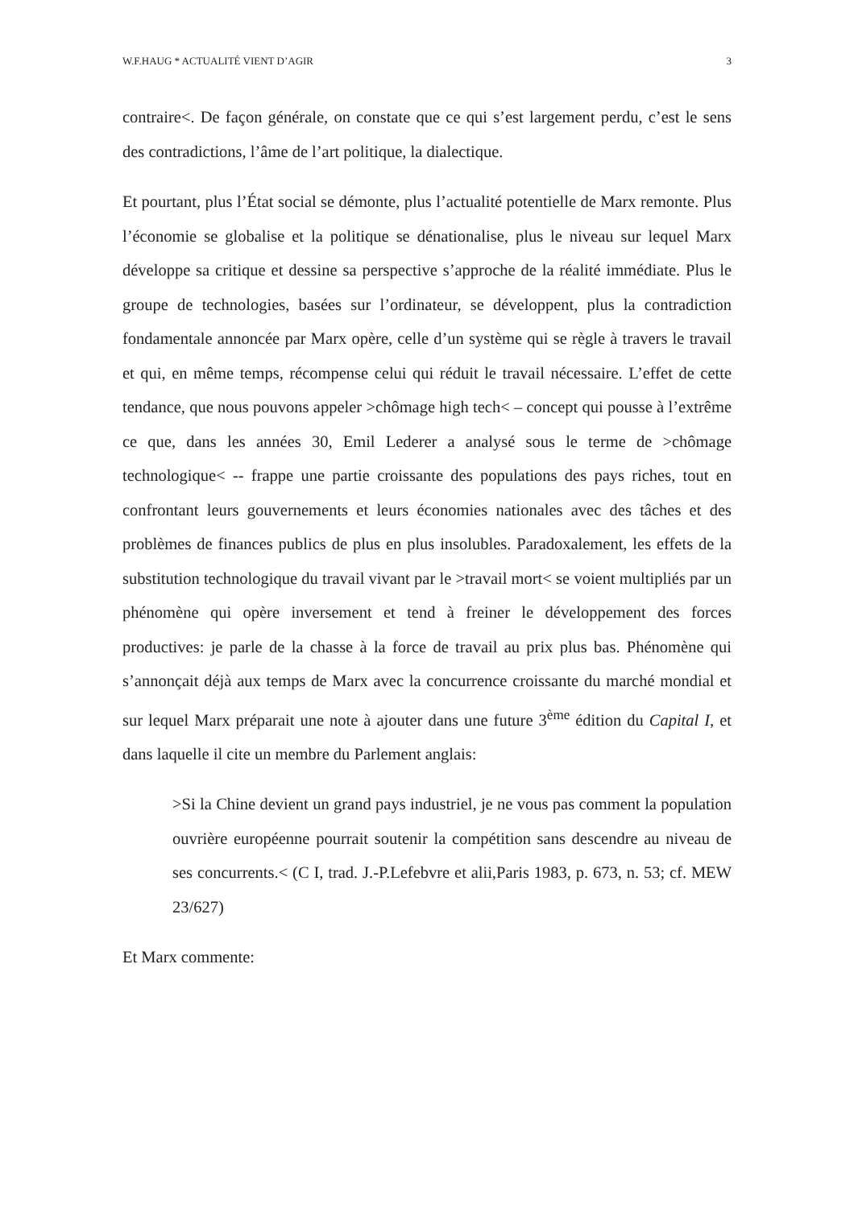W.F.HAUG * ACTUALITÉ VIENT D’AGIR 3
contraire<. De façon générale, on constate que ce qui s’est largement perdu, c’est le sens des contradictions, l’âme de l’art politique, la dialectique.
Et pourtant, plus l’État social se démonte, plus l’actualité potentielle de Marx remonte. Plus l’économie se globalise et la politique se dénationalise, plus le niveau sur lequel Marx développe sa critique et dessine sa perspective s’approche de la réalité immédiate. Plus le groupe de technologies, basées sur l’ordinateur, se développent, plus la contradiction fondamentale annoncée par Marx opère, celle d’un système qui se règle à travers le travail et qui, en même temps, récompense celui qui réduit le travail nécessaire. L’effet de cette tendance, que nous pouvons appeler >chômage high tech< – concept qui pousse à l’extrême ce que, dans les années 30, Emil Lederer a analysé sous le terme de >chômage technologique< -- frappe une partie croissante des populations des pays riches, tout en confrontant leurs gouvernements et leurs économies nationales avec des tâches et des problèmes de finances publics de plus en plus insolubles. Paradoxalement, les effets de la substitution technologique du travail vivant par le >travail mort< se voient multipliés par un phénomène qui opère inversement et tend à freiner le développement des forces productives: je parle de la chasse à la force de travail au prix plus bas. Phénomène qui s’annonçait déjà aux temps de Marx avec la concurrence croissante du marché mondial et sur lequel Marx préparait une note à ajouter dans une future 3<sup>ème</sup> édition du Capital I, et dans laquelle il cite un membre du Parlement anglais:
>Si la Chine devient un grand pays industriel, je ne vous pas comment la population ouvrière européenne pourrait soutenir la compétition sans descendre au niveau de ses concurrents.< (C I, trad. J.-P.Lefebvre et alii,Paris 1983, p. 673, n. 53; cf. MEW 23/627)
Et Marx commente: